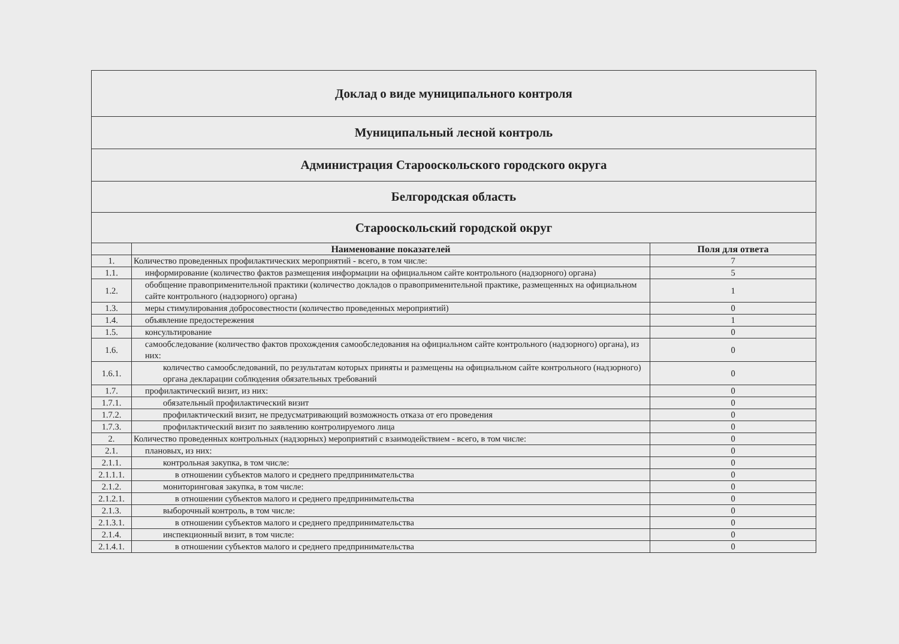| Доклад о виде муниципального контроля | | |
| Муниципальный лесной контроль | | |
| Администрация Старооскольского городского округа | | |
| Белгородская область | | |
| Старооскольский городской округ | | |
| | Наименование показателей | Поля для ответа |
| 1. | Количество проведенных профилактических мероприятий - всего, в том числе: | 7 |
| 1.1. | информирование (количество фактов размещения информации на официальном сайте контрольного (надзорного) органа) | 5 |
| 1.2. | обобщение правоприменительной практики (количество докладов о правоприменительной практике, размещенных на официальном сайте контрольного (надзорного) органа) | 1 |
| 1.3. | меры стимулирования добросовестности (количество проведенных мероприятий) | 0 |
| 1.4. | объявление предостережения | 1 |
| 1.5. | консультирование | 0 |
| 1.6. | самообследование (количество фактов прохождения самообследования на официальном сайте контрольного (надзорного) органа), из них: | 0 |
| 1.6.1. | количество самообследований, по результатам которых приняты и размещены на официальном сайте контрольного (надзорного) органа декларации соблюдения обязательных требований | 0 |
| 1.7. | профилактический визит, из них: | 0 |
| 1.7.1. | обязательный профилактический визит | 0 |
| 1.7.2. | профилактический визит, не предусматривающий возможность отказа от его проведения | 0 |
| 1.7.3. | профилактический визит по заявлению контролируемого лица | 0 |
| 2. | Количество проведенных контрольных (надзорных) мероприятий с взаимодействием - всего, в том числе: | 0 |
| 2.1. | плановых, из них: | 0 |
| 2.1.1. | контрольная закупка, в том числе: | 0 |
| 2.1.1.1. | в отношении субъектов малого и среднего предпринимательства | 0 |
| 2.1.2. | мониторинговая закупка, в том числе: | 0 |
| 2.1.2.1. | в отношении субъектов малого и среднего предпринимательства | 0 |
| 2.1.3. | выборочный контроль, в том числе: | 0 |
| 2.1.3.1. | в отношении субъектов малого и среднего предпринимательства | 0 |
| 2.1.4. | инспекционный визит, в том числе: | 0 |
| 2.1.4.1. | в отношении субъектов малого и среднего предпринимательства | 0 |